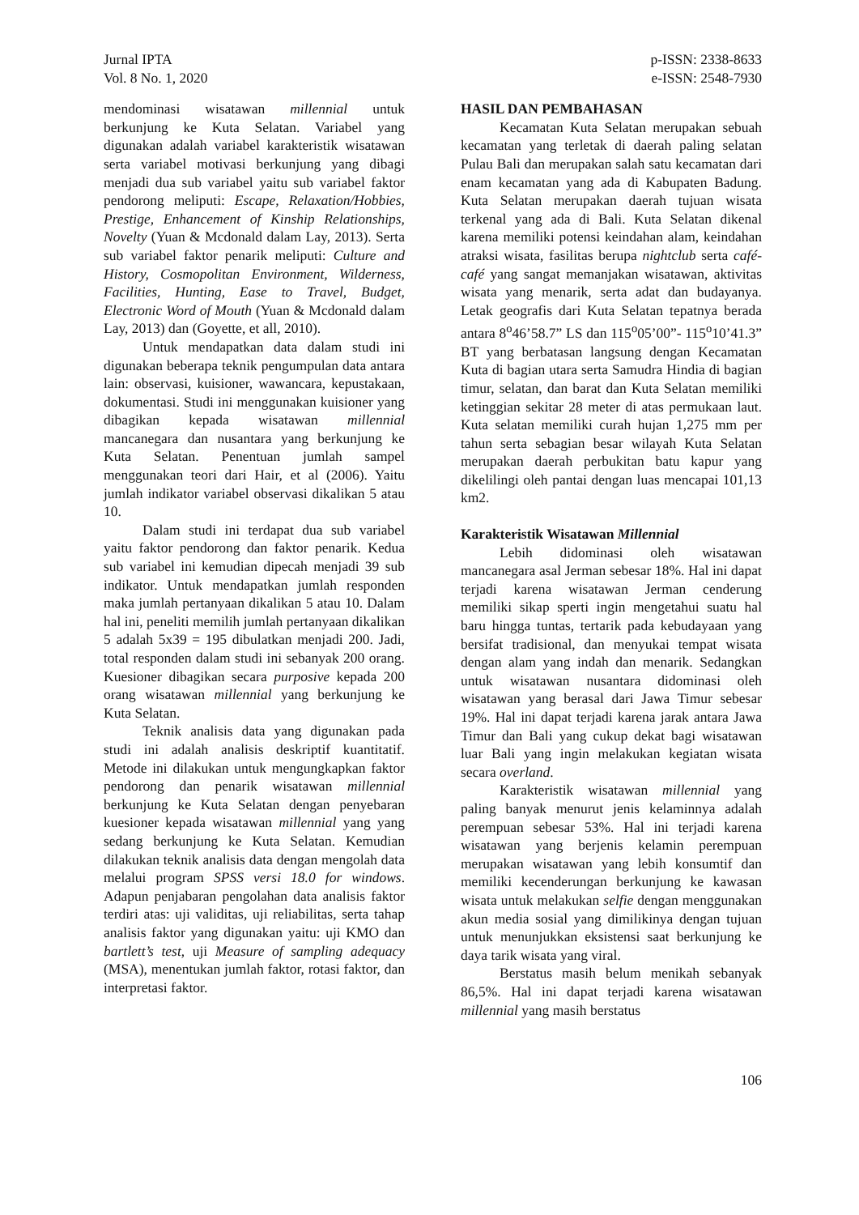Jurnal IPTA
Vol. 8 No. 1, 2020
p-ISSN: 2338-8633
e-ISSN: 2548-7930
mendominasi wisatawan millennial untuk berkunjung ke Kuta Selatan. Variabel yang digunakan adalah variabel karakteristik wisatawan serta variabel motivasi berkunjung yang dibagi menjadi dua sub variabel yaitu sub variabel faktor pendorong meliputi: Escape, Relaxation/Hobbies, Prestige, Enhancement of Kinship Relationships, Novelty (Yuan & Mcdonald dalam Lay, 2013). Serta sub variabel faktor penarik meliputi: Culture and History, Cosmopolitan Environment, Wilderness, Facilities, Hunting, Ease to Travel, Budget, Electronic Word of Mouth (Yuan & Mcdonald dalam Lay, 2013) dan (Goyette, et all, 2010).
Untuk mendapatkan data dalam studi ini digunakan beberapa teknik pengumpulan data antara lain: observasi, kuisioner, wawancara, kepustakaan, dokumentasi. Studi ini menggunakan kuisioner yang dibagikan kepada wisatawan millennial mancanegara dan nusantara yang berkunjung ke Kuta Selatan. Penentuan jumlah sampel menggunakan teori dari Hair, et al (2006). Yaitu jumlah indikator variabel observasi dikalikan 5 atau 10.
Dalam studi ini terdapat dua sub variabel yaitu faktor pendorong dan faktor penarik. Kedua sub variabel ini kemudian dipecah menjadi 39 sub indikator. Untuk mendapatkan jumlah responden maka jumlah pertanyaan dikalikan 5 atau 10. Dalam hal ini, peneliti memilih jumlah pertanyaan dikalikan 5 adalah 5x39 = 195 dibulatkan menjadi 200. Jadi, total responden dalam studi ini sebanyak 200 orang. Kuesioner dibagikan secara purposive kepada 200 orang wisatawan millennial yang berkunjung ke Kuta Selatan.
Teknik analisis data yang digunakan pada studi ini adalah analisis deskriptif kuantitatif. Metode ini dilakukan untuk mengungkapkan faktor pendorong dan penarik wisatawan millennial berkunjung ke Kuta Selatan dengan penyebaran kuesioner kepada wisatawan millennial yang yang sedang berkunjung ke Kuta Selatan. Kemudian dilakukan teknik analisis data dengan mengolah data melalui program SPSS versi 18.0 for windows. Adapun penjabaran pengolahan data analisis faktor terdiri atas: uji validitas, uji reliabilitas, serta tahap analisis faktor yang digunakan yaitu: uji KMO dan bartlett’s test, uji Measure of sampling adequacy (MSA), menentukan jumlah faktor, rotasi faktor, dan interpretasi faktor.
HASIL DAN PEMBAHASAN
Kecamatan Kuta Selatan merupakan sebuah kecamatan yang terletak di daerah paling selatan Pulau Bali dan merupakan salah satu kecamatan dari enam kecamatan yang ada di Kabupaten Badung. Kuta Selatan merupakan daerah tujuan wisata terkenal yang ada di Bali. Kuta Selatan dikenal karena memiliki potensi keindahan alam, keindahan atraksi wisata, fasilitas berupa nightclub serta café-café yang sangat memanjakan wisatawan, aktivitas wisata yang menarik, serta adat dan budayanya. Letak geografis dari Kuta Selatan tepatnya berada antara 8<sup>o</sup>46’58.7” LS dan 115<sup>o</sup>05’00”- 115<sup>o</sup>10’41.3” BT yang berbatasan langsung dengan Kecamatan Kuta di bagian utara serta Samudra Hindia di bagian timur, selatan, dan barat dan Kuta Selatan memiliki ketinggian sekitar 28 meter di atas permukaan laut. Kuta selatan memiliki curah hujan 1,275 mm per tahun serta sebagian besar wilayah Kuta Selatan merupakan daerah perbukitan batu kapur yang dikelilingi oleh pantai dengan luas mencapai 101,13 km2.
Karakteristik Wisatawan Millennial
Lebih didominasi oleh wisatawan mancanegara asal Jerman sebesar 18%. Hal ini dapat terjadi karena wisatawan Jerman cenderung memiliki sikap sperti ingin mengetahui suatu hal baru hingga tuntas, tertarik pada kebudayaan yang bersifat tradisional, dan menyukai tempat wisata dengan alam yang indah dan menarik. Sedangkan untuk wisatawan nusantara didominasi oleh wisatawan yang berasal dari Jawa Timur sebesar 19%. Hal ini dapat terjadi karena jarak antara Jawa Timur dan Bali yang cukup dekat bagi wisatawan luar Bali yang ingin melakukan kegiatan wisata secara overland.
Karakteristik wisatawan millennial yang paling banyak menurut jenis kelaminnya adalah perempuan sebesar 53%. Hal ini terjadi karena wisatawan yang berjenis kelamin perempuan merupakan wisatawan yang lebih konsumtif dan memiliki kecenderungan berkunjung ke kawasan wisata untuk melakukan selfie dengan menggunakan akun media sosial yang dimilikinya dengan tujuan untuk menunjukkan eksistensi saat berkunjung ke daya tarik wisata yang viral.
Berstatus masih belum menikah sebanyak 86,5%. Hal ini dapat terjadi karena wisatawan millennial yang masih berstatus
106